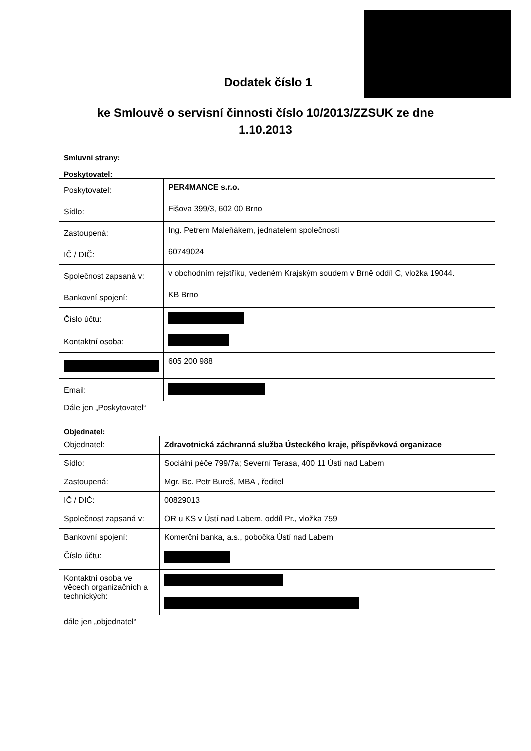Dodatek číslo 1
ke Smlouvě o servisní činnosti číslo 10/2013/ZZSUK ze dne
1.10.2013
Smluvní strany:
Poskytovatel:
| Poskytovatel: | PER4MANCE s.r.o. |
| Sídlo: | Fišova 399/3, 602 00 Brno |
| Zastoupená: | Ing. Petrem Maleňákem, jednatelem společnosti |
| IČ / DIČ: | 60749024 |
| Společnost zapsaná v: | v obchodním rejstříku, vedeném Krajským soudem v Brně oddíl C, vložka 19044. |
| Bankovní spojení: | KB Brno |
| Číslo účtu: | |
| Kontaktní osoba: | |
| | 605 200 988 |
| Email: | |
Dále jen „Poskytovatel“
Objednatel:
| Objednatel: | Zdravotnická záchranná služba Ústeckého kraje, příspěvková organizace |
| Sídlo: | Sociální péče 799/7a; Severní Terasa, 400 11 Ústí nad Labem |
| Zastoupená: | Mgr. Bc. Petr Bureš, MBA , ředitel |
| IČ / DIČ: | 00829013 |
| Společnost zapsaná v: | OR u KS v Ústí nad Labem, oddíl Pr., vložka 759 |
| Bankovní spojení: | Komerční banka, a.s., pobočka Ústí nad Labem |
| Číslo účtu: | |
| Kontaktní osoba ve věcech organizačních a technických: | |
dále jen „objednatel“